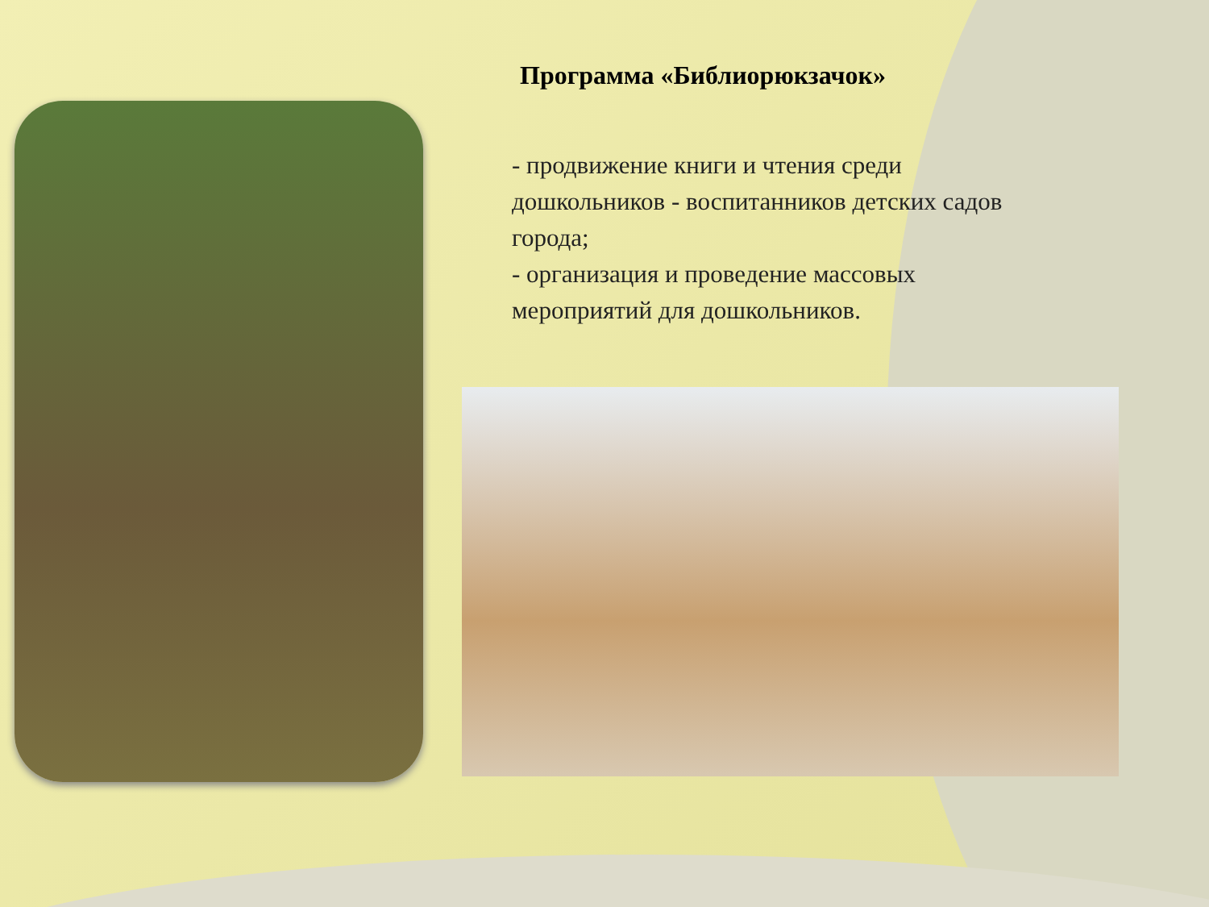Программа «Библиорюкзачок»
- продвижение книги и чтения среди дошкольников - воспитанников детских садов города;
- организация и проведение массовых мероприятий для дошкольников.